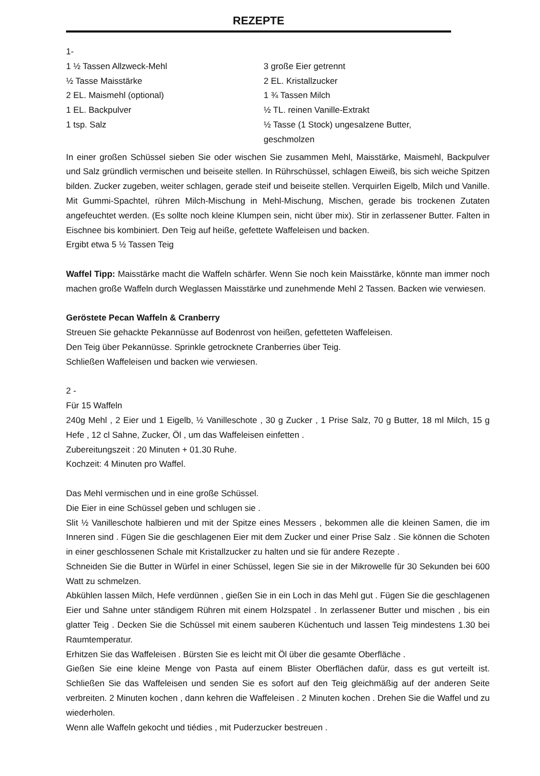REZEPTE
1-
1 ½ Tassen Allzweck-Mehl
½ Tasse Maisstärke
2 EL. Maismehl (optional)
1 EL. Backpulver
1 tsp. Salz
3 große Eier getrennt
2 EL. Kristallzucker
1 ¾ Tassen Milch
½ TL. reinen Vanille-Extrakt
½ Tasse (1 Stock) ungesalzene Butter, geschmolzen
In einer großen Schüssel sieben Sie oder wischen Sie zusammen Mehl, Maisstärke, Maismehl, Backpulver und Salz gründlich vermischen und beiseite stellen. In Rührschüssel, schlagen Eiweiß, bis sich weiche Spitzen bilden. Zucker zugeben, weiter schlagen, gerade steif und beiseite stellen. Verquirlen Eigelb, Milch und Vanille. Mit Gummi-Spachtel, rühren Milch-Mischung in Mehl-Mischung, Mischen, gerade bis trockenen Zutaten angefeuchtet werden. (Es sollte noch kleine Klumpen sein, nicht über mix). Stir in zerlassener Butter. Falten in Eischnee bis kombiniert. Den Teig auf heiße, gefettete Waffeleisen und backen.
Ergibt etwa 5 ½ Tassen Teig
Waffel Tipp: Maisstärke macht die Waffeln schärfer. Wenn Sie noch kein Maisstärke, könnte man immer noch machen große Waffeln durch Weglassen Maisstärke und zunehmende Mehl 2 Tassen. Backen wie verwiesen.
Geröstete Pecan Waffeln & Cranberry
Streuen Sie gehackte Pekannüsse auf Bodenrost von heißen, gefetteten Waffeleisen.
Den Teig über Pekannüsse. Sprinkle getrocknete Cranberries über Teig.
Schließen Waffeleisen und backen wie verwiesen.
2 -
Für 15 Waffeln
240g Mehl , 2 Eier und 1 Eigelb, ½ Vanilleschote , 30 g Zucker , 1 Prise Salz, 70 g Butter, 18 ml Milch, 15 g Hefe , 12 cl Sahne, Zucker, Öl , um das Waffeleisen einfetten .
Zubereitungszeit : 20 Minuten + 01.30 Ruhe.
Kochzeit: 4 Minuten pro Waffel.
Das Mehl vermischen und in eine große Schüssel.
Die Eier in eine Schüssel geben und schlugen sie .
Slit ½ Vanilleschote halbieren und mit der Spitze eines Messers , bekommen alle die kleinen Samen, die im Inneren sind . Fügen Sie die geschlagenen Eier mit dem Zucker und einer Prise Salz . Sie können die Schoten in einer geschlossenen Schale mit Kristallzucker zu halten und sie für andere Rezepte .
Schneiden Sie die Butter in Würfel in einer Schüssel, legen Sie sie in der Mikrowelle für 30 Sekunden bei 600 Watt zu schmelzen.
Abkühlen lassen Milch, Hefe verdünnen , gießen Sie in ein Loch in das Mehl gut . Fügen Sie die geschlagenen Eier und Sahne unter ständigem Rühren mit einem Holzspatel . In zerlassener Butter und mischen , bis ein glatter Teig . Decken Sie die Schüssel mit einem sauberen Küchentuch und lassen Teig mindestens 1.30 bei Raumtemperatur.
Erhitzen Sie das Waffeleisen . Bürsten Sie es leicht mit Öl über die gesamte Oberfläche .
Gießen Sie eine kleine Menge von Pasta auf einem Blister Oberflächen dafür, dass es gut verteilt ist. Schließen Sie das Waffeleisen und senden Sie es sofort auf den Teig gleichmäßig auf der anderen Seite verbreiten. 2 Minuten kochen , dann kehren die Waffeleisen . 2 Minuten kochen . Drehen Sie die Waffel und zu wiederholen.
Wenn alle Waffeln gekocht und tiédies , mit Puderzucker bestreuen .